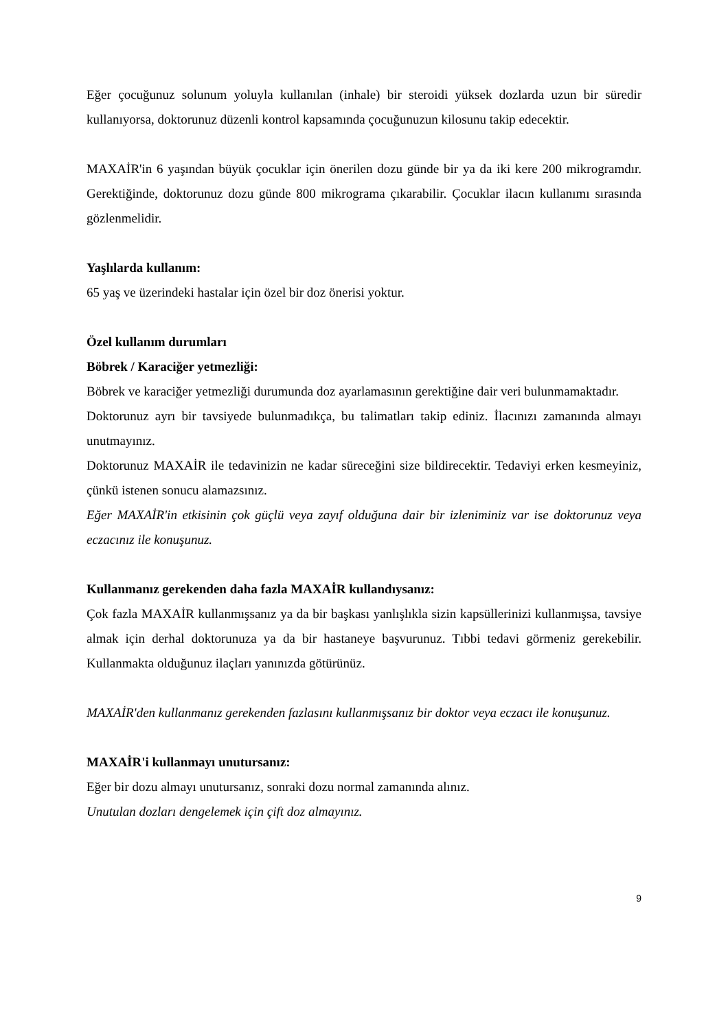Eğer çocuğunuz solunum yoluyla kullanılan (inhale) bir steroidi yüksek dozlarda uzun bir süredir kullanıyorsa, doktorunuz düzenli kontrol kapsamında çocuğunuzun kilosunu takip edecektir.
MAXAİR'in 6 yaşından büyük çocuklar için önerilen dozu günde bir ya da iki kere 200 mikrogramdır. Gerektiğinde, doktorunuz dozu günde 800 mikrograma çıkarabilir. Çocuklar ilacın kullanımı sırasında gözlenmelidir.
Yaşlılarda kullanım:
65 yaş ve üzerindeki hastalar için özel bir doz önerisi yoktur.
Özel kullanım durumları
Böbrek / Karaciğer yetmezliği:
Böbrek ve karaciğer yetmezliği durumunda doz ayarlamasının gerektiğine dair veri bulunmamaktadır.
Doktorunuz ayrı bir tavsiyede bulunmadıkça, bu talimatları takip ediniz. İlacınızı zamanında almayı unutmayınız.
Doktorunuz MAXAİR ile tedavinizin ne kadar süreceğini size bildirecektir. Tedaviyi erken kesmeyiniz, çünkü istenen sonucu alamazsınız.
Eğer MAXAİR'in etkisinin çok güçlü veya zayıf olduğuna dair bir izleniminiz var ise doktorunuz veya eczacınız ile konuşunuz.
Kullanmanız gerekenden daha fazla MAXAİR kullandıysanız:
Çok fazla MAXAİR kullanmışsanız ya da bir başkası yanlışlıkla sizin kapsüllerinizi kullanmışsa, tavsiye almak için derhal doktorunuza ya da bir hastaneye başvurunuz. Tıbbi tedavi görmeniz gerekebilir. Kullanmakta olduğunuz ilaçları yanınızda götürünüz.
MAXAİR'den kullanmanız gerekenden fazlasını kullanmışsanız bir doktor veya eczacı ile konuşunuz.
MAXAİR'i kullanmayı unutursanız:
Eğer bir dozu almayı unutursanız, sonraki dozu normal zamanında alınız.
Unutulan dozları dengelemek için çift doz almayınız.
9